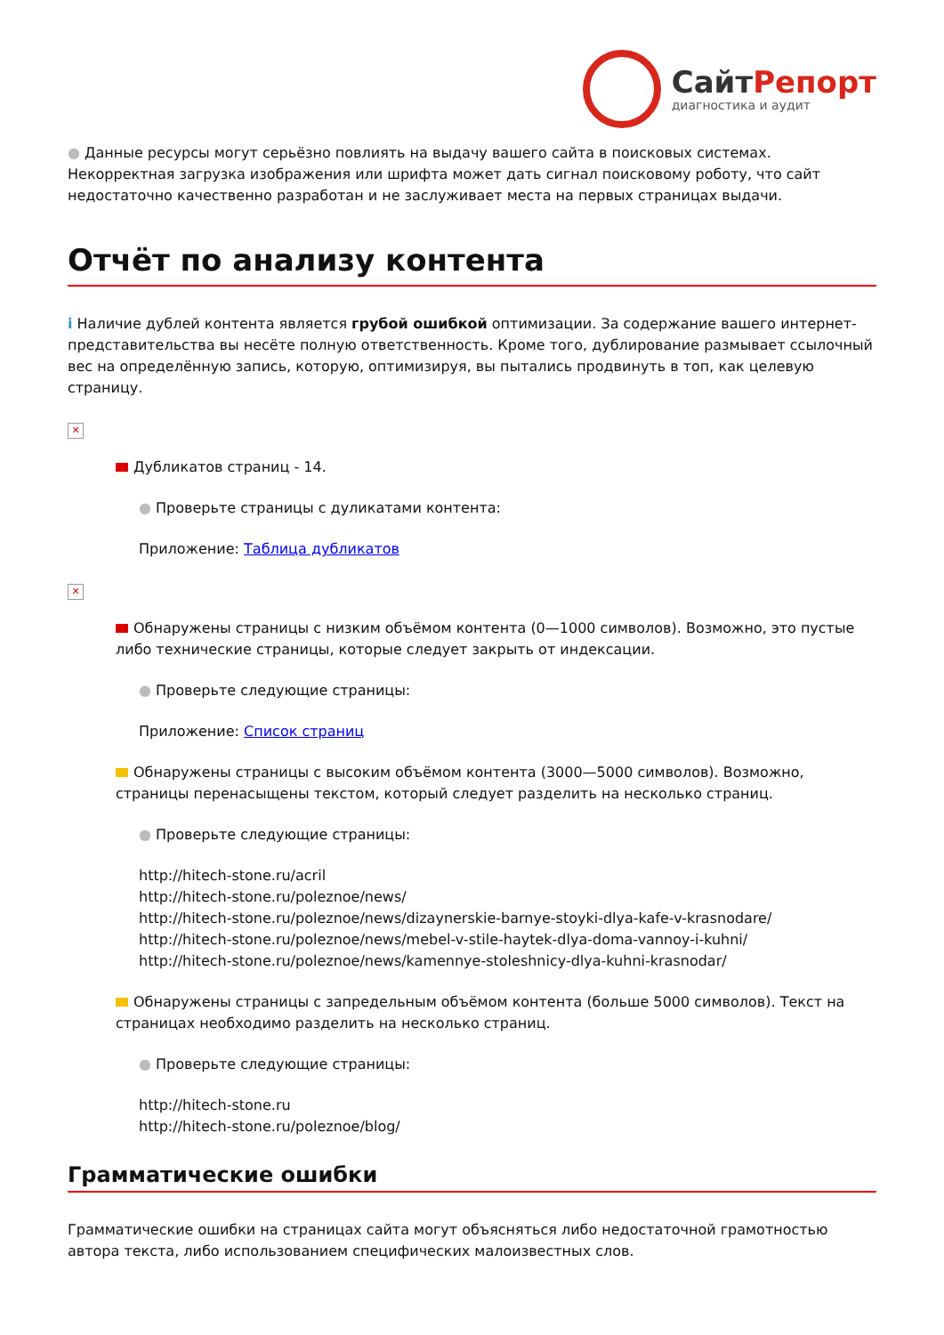СайтРепорт
диагностика и аудит
● Данные ресурсы могут серьёзно повлиять на выдачу вашего сайта в поисковых системах. Некорректная загрузка изображения или шрифта может дать сигнал поисковому роботу, что сайт недостаточно качественно разработан и не заслуживает места на первых страницах выдачи.
Отчёт по анализу контента
i Наличие дублей контента является грубой ошибкой оптимизации. За содержание вашего интернет-представительства вы несёте полную ответственность. Кроме того, дублирование размывает ссылочный вес на определённую запись, которую, оптимизируя, вы пытались продвинуть в топ, как целевую страницу.
✕
Дубликатов страниц - 14.
● Проверьте страницы с дуликатами контента:
Приложение: Таблица дубликатов
✕
Обнаружены страницы с низким объёмом контента (0—1000 символов). Возможно, это пустые либо технические страницы, которые следует закрыть от индексации.
● Проверьте следующие страницы:
Приложение: Список страниц
Обнаружены страницы с высоким объёмом контента (3000—5000 символов). Возможно, страницы перенасыщены текстом, который следует разделить на несколько страниц.
● Проверьте следующие страницы:
http://hitech-stone.ru/acril
http://hitech-stone.ru/poleznoe/news/
http://hitech-stone.ru/poleznoe/news/dizaynerskie-barnye-stoyki-dlya-kafe-v-krasnodare/
http://hitech-stone.ru/poleznoe/news/mebel-v-stile-haytek-dlya-doma-vannoy-i-kuhni/
http://hitech-stone.ru/poleznoe/news/kamennye-stoleshnicy-dlya-kuhni-krasnodar/
Обнаружены страницы с запредельным объёмом контента (больше 5000 символов). Текст на страницах необходимо разделить на несколько страниц.
● Проверьте следующие страницы:
http://hitech-stone.ru
http://hitech-stone.ru/poleznoe/blog/
Грамматические ошибки
Грамматические ошибки на страницах сайта могут объясняться либо недостаточной грамотностью автора текста, либо использованием специфических малоизвестных слов.